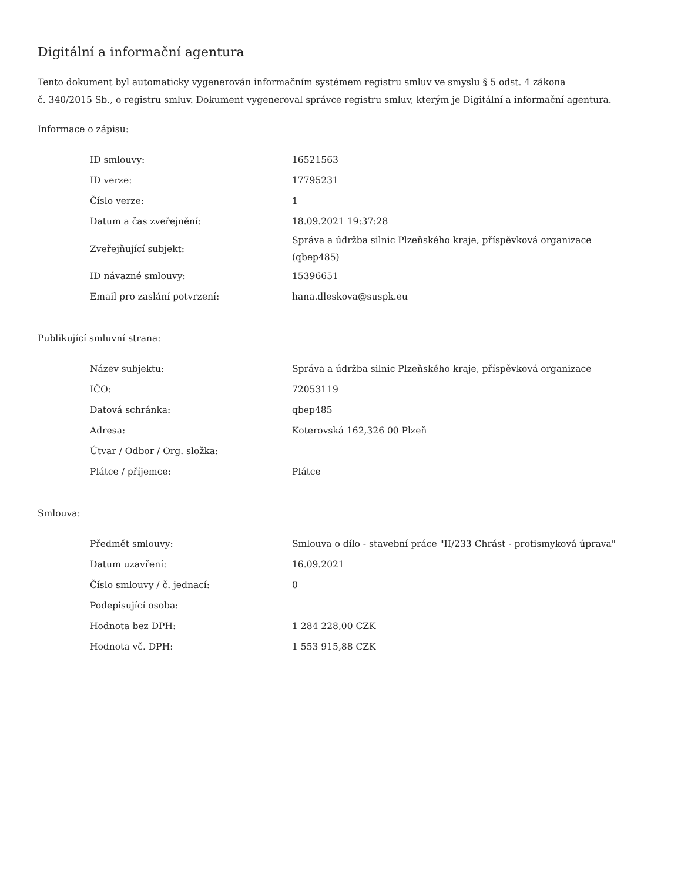Digitální a informační agentura
Tento dokument byl automaticky vygenerován informačním systémem registru smluv ve smyslu § 5 odst. 4 zákona
č. 340/2015 Sb., o registru smluv. Dokument vygeneroval správce registru smluv, kterým je Digitální a informační agentura.
Informace o zápisu:
| ID smlouvy: | 16521563 |
| ID verze: | 17795231 |
| Číslo verze: | 1 |
| Datum a čas zveřejnění: | 18.09.2021 19:37:28 |
| Zveřejňující subjekt: | Správa a údržba silnic Plzeňského kraje, příspěvková organizace (qbep485) |
| ID návazné smlouvy: | 15396651 |
| Email pro zaslání potvrzení: | hana.dleskova@suspk.eu |
Publikující smluvní strana:
| Název subjektu: | Správa a údržba silnic Plzeňského kraje, příspěvková organizace |
| IČO: | 72053119 |
| Datová schránka: | qbep485 |
| Adresa: | Koterovská 162,326 00 Plzeň |
| Útvar / Odbor / Org. složka: | |
| Plátce / příjemce: | Plátce |
Smlouva:
| Předmět smlouvy: | Smlouva o dílo - stavební práce "II/233 Chrást - protismyková úprava" |
| Datum uzavření: | 16.09.2021 |
| Číslo smlouvy / č. jednací: | 0 |
| Podepisující osoba: | |
| Hodnota bez DPH: | 1 284 228,00 CZK |
| Hodnota vč. DPH: | 1 553 915,88 CZK |